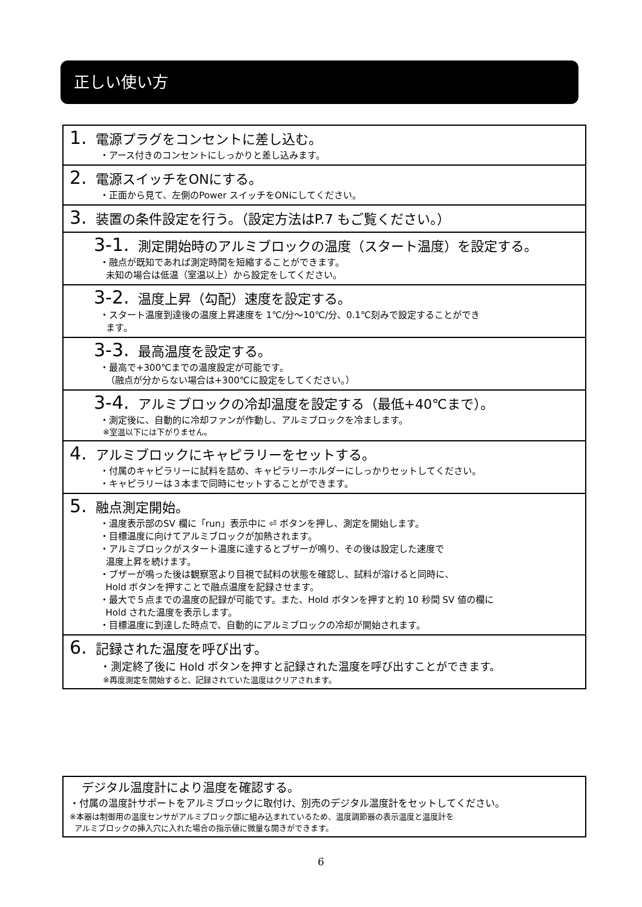正しい使い方
1. 電源プラグをコンセントに差し込む。
・アース付きのコンセントにしっかりと差し込みます。
2. 電源スイッチをONにする。
・正面から見て、左側のPower スイッチをONにしてください。
3. 装置の条件設定を行う。（設定方法はP.7 もご覧ください。）
3-1. 測定開始時のアルミブロックの温度（スタート温度）を設定する。
・融点が既知であれば測定時間を短縮することができます。
未知の場合は低温（室温以上）から設定をしてください。
3-2. 温度上昇（勾配）速度を設定する。
・スタート温度到達後の温度上昇速度を 1℃/分～10℃/分、0.1℃刻みで設定することができ
ます。
3-3. 最高温度を設定する。
・最高で+300℃までの温度設定が可能です。
（融点が分からない場合は+300℃に設定をしてください。）
3-4. アルミブロックの冷却温度を設定する（最低+40℃まで）。
・測定後に、自動的に冷却ファンが作動し、アルミブロックを冷まします。
※室温以下には下がりません。
4. アルミブロックにキャピラリーをセットする。
・付属のキャピラリーに試料を詰め、キャピラリーホルダーにしっかりセットしてください。
・キャピラリーは３本まで同時にセットすることができます。
5. 融点測定開始。
・温度表示部のSV 欄に「run」表示中に ⏎ ボタンを押し、測定を開始します。
・目標温度に向けてアルミブロックが加熱されます。
・アルミブロックがスタート温度に達するとブザーが鳴り、その後は設定した速度で
温度上昇を続けます。
・ブザーが鳴った後は観察窓より目視で試料の状態を確認し、試料が溶けると同時に、
Hold ボタンを押すことで融点温度を記録させます。
・最大で５点までの温度の記録が可能です。また、Hold ボタンを押すと約 10 秒間 SV 値の欄に
Hold された温度を表示します。
・目標温度に到達した時点で、自動的にアルミブロックの冷却が開始されます。
6. 記録された温度を呼び出す。
・測定終了後に Hold ボタンを押すと記録された温度を呼び出すことができます。
※再度測定を開始すると、記録されていた温度はクリアされます。
デジタル温度計により温度を確認する。
・付属の温度計サポートをアルミブロックに取付け、別売のデジタル温度計をセットしてください。
※本器は制御用の温度センサがアルミブロック部に組み込まれているため、温度調節器の表示温度と温度計を
アルミブロックの挿入穴に入れた場合の指示値に微量な開きができます。
6